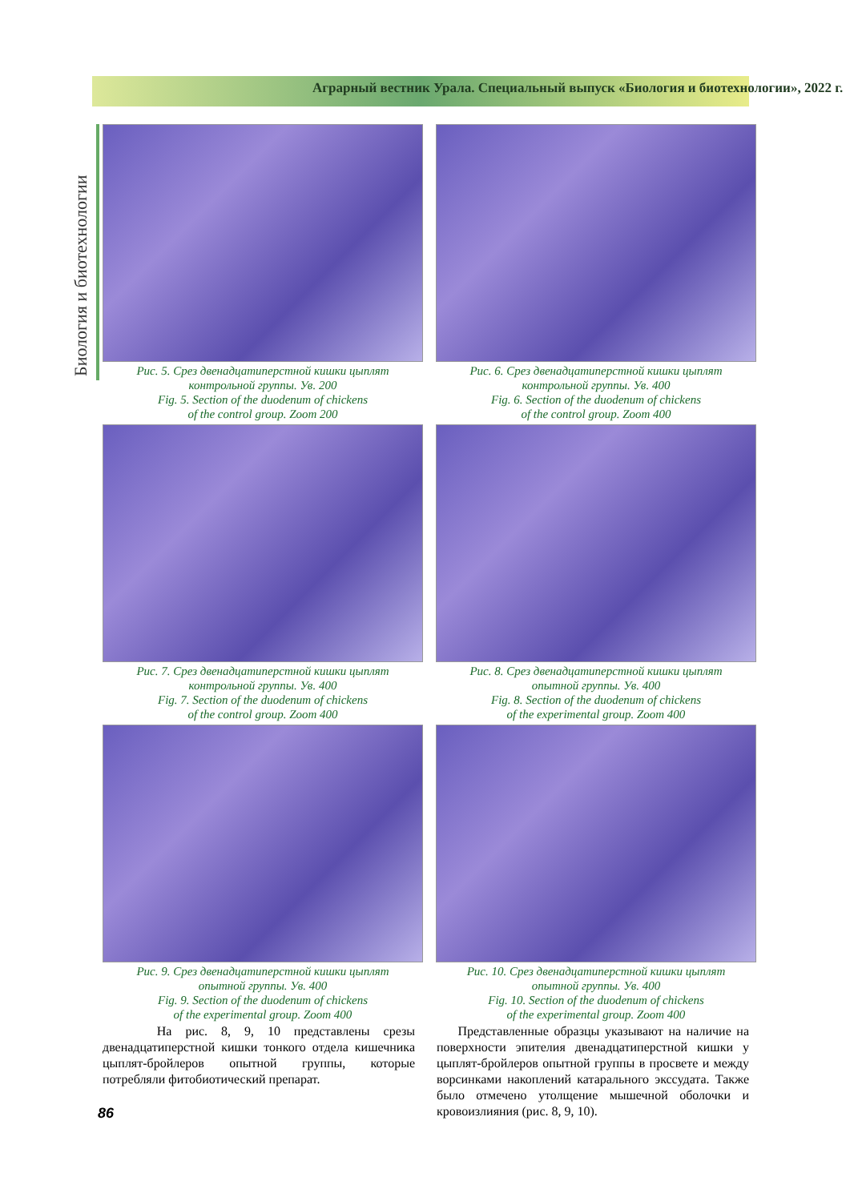Аграрный вестник Урала. Специальный выпуск «Биология и биотехнологии», 2022 г.
Биология и биотехнологии
Рис. 5. Срез двенадцатиперстной кишки цыплят
контрольной группы. Ув. 200
Fig. 5. Section of the duodenum of chickens
of the control group. Zoom 200
Рис. 6. Срез двенадцатиперстной кишки цыплят
контрольной группы. Ув. 400
Fig. 6. Section of the duodenum of chickens
of the control group. Zoom 400
Рис. 7. Срез двенадцатиперстной кишки цыплят
контрольной группы. Ув. 400
Fig. 7. Section of the duodenum of chickens
of the control group. Zoom 400
Рис. 8. Срез двенадцатиперстной кишки цыплят
опытной группы. Ув. 400
Fig. 8. Section of the duodenum of chickens
of the experimental group. Zoom 400
Рис. 9. Срез двенадцатиперстной кишки цыплят
опытной группы. Ув. 400
Fig. 9. Section of the duodenum of chickens
of the experimental group. Zoom 400
Рис. 10. Срез двенадцатиперстной кишки цыплят
опытной группы. Ув. 400
Fig. 10. Section of the duodenum of chickens
of the experimental group. Zoom 400
На рис. 8, 9, 10 представлены срезы двенадцатиперстной кишки тонкого отдела кишечника цыплят-бройлеров опытной группы, которые потребляли фитобиотический препарат.
Представленные образцы указывают на наличие на поверхности эпителия двенадцатиперстной кишки у цыплят-бройлеров опытной группы в просвете и между ворсинками накоплений катарального экссудата. Также было отмечено утолщение мышечной оболочки и кровоизлияния (рис. 8, 9, 10).
86